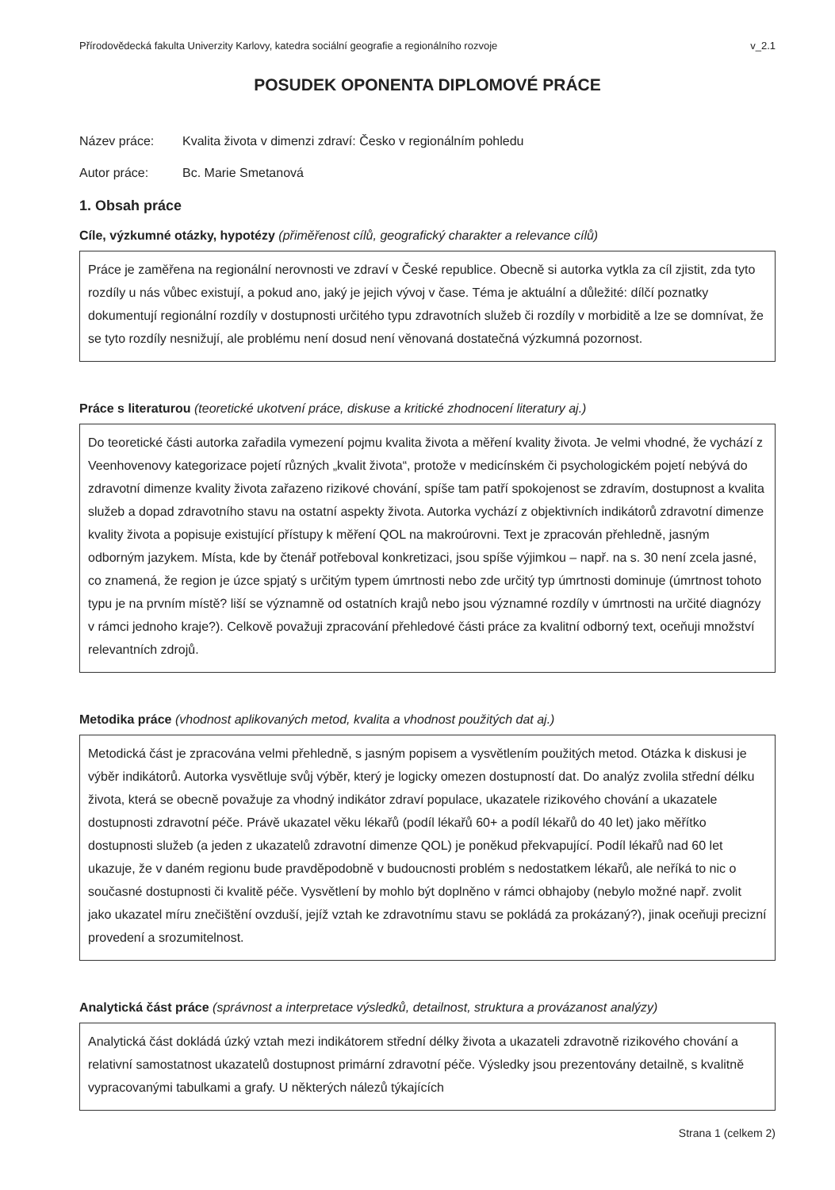Přírodovědecká fakulta Univerzity Karlovy, katedra sociální geografie a regionálního rozvoje v_2.1
POSUDEK OPONENTA DIPLOMOVÉ PRÁCE
Název práce: Kvalita života v dimenzi zdraví: Česko v regionálním pohledu
Autor práce: Bc. Marie Smetanová
1. Obsah práce
Cíle, výzkumné otázky, hypotézy (přiměřenost cílů, geografický charakter a relevance cílů)
Práce je zaměřena na regionální nerovnosti ve zdraví v České republice. Obecně si autorka vytkla za cíl zjistit, zda tyto rozdíly u nás vůbec existují, a pokud ano, jaký je jejich vývoj v čase. Téma je aktuální a důležité: dílčí poznatky dokumentují regionální rozdíly v dostupnosti určitého typu zdravotních služeb či rozdíly v morbiditě a lze se domnívat, že se tyto rozdíly nesnižují, ale problému není dosud není věnovaná dostatečná výzkumná pozornost.
Práce s literaturou (teoretické ukotvení práce, diskuse a kritické zhodnocení literatury aj.)
Do teoretické části autorka zařadila vymezení pojmu kvalita života a měření kvality života. Je velmi vhodné, že vychází z Veenhovenovy kategorizace pojetí různých „kvalit života“, protože v medicínském či psychologickém pojetí nebývá do zdravotní dimenze kvality života zařazeno rizikové chování, spíše tam patří spokojenost se zdravím, dostupnost a kvalita služeb a dopad zdravotního stavu na ostatní aspekty života. Autorka vychází z objektivních indikátorů zdravotní dimenze kvality života a popisuje existující přístupy k měření QOL na makroúrovni. Text je zpracován přehledně, jasným odborným jazykem. Místa, kde by čtenář potřeboval konkretizaci, jsou spíše výjimkou – např. na s. 30 není zcela jasné, co znamená, že region je úzce spjatý s určitým typem úmrtnosti nebo zde určitý typ úmrtnosti dominuje (úmrtnost tohoto typu je na prvním místě? liší se významně od ostatních krajů nebo jsou významné rozdíly v úmrtnosti na určité diagnózy v rámci jednoho kraje?). Celkově považuji zpracování přehledové části práce za kvalitní odborný text, oceňuji množství relevantních zdrojů.
Metodika práce (vhodnost aplikovaných metod, kvalita a vhodnost použitých dat aj.)
Metodická část je zpracována velmi přehledně, s jasným popisem a vysvětlením použitých metod. Otázka k diskusi je výběr indikátorů. Autorka vysvětluje svůj výběr, který je logicky omezen dostupností dat. Do analýz zvolila střední délku života, která se obecně považuje za vhodný indikátor zdraví populace, ukazatele rizikového chování a ukazatele dostupnosti zdravotní péče. Právě ukazatel věku lékařů (podíl lékařů 60+ a podíl lékařů do 40 let) jako měřítko dostupnosti služeb (a jeden z ukazatelů zdravotní dimenze QOL) je poněkud překvapující. Podíl lékařů nad 60 let ukazuje, že v daném regionu bude pravděpodobně v budoucnosti problém s nedostatkem lékařů, ale neříká to nic o současné dostupnosti či kvalitě péče. Vysvětlení by mohlo být doplněno v rámci obhajoby (nebylo možné např. zvolit jako ukazatel míru znečištění ovzduší, jejíž vztah ke zdravotnímu stavu se pokládá za prokázaný?), jinak oceňuji precizní provedení a srozumitelnost.
Analytická část práce (správnost a interpretace výsledků, detailnost, struktura a provázanost analýzy)
Analytická část dokládá úzký vztah mezi indikátorem střední délky života a ukazateli zdravotně rizikového chování a relativní samostatnost ukazatelů dostupnost primární zdravotní péče. Výsledky jsou prezentovány detailně, s kvalitně vypracovanými tabulkami a grafy. U některých nálezů týkajících
Strana 1 (celkem 2)